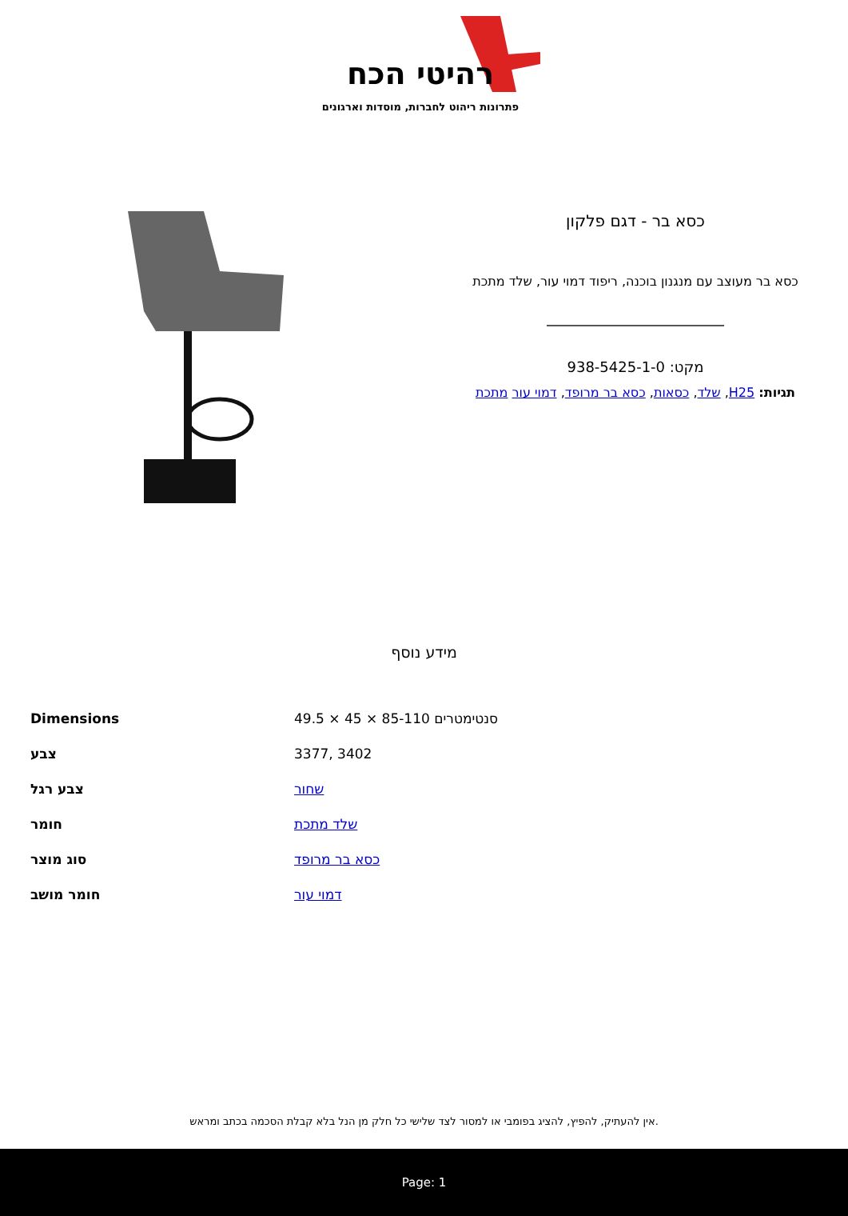רהיטי הכח
פתרונות ריהוט לחברות, מוסדות וארגונים
כסא בר - דגם פלקון
כסא בר מעוצב עם מנגנון בוכנה, ריפוד דמוי עור, שלד מתכת
מקט: 938-5425-1-0
תגיות: H25, שלד, כסאות, כסא בר מרופד, דמוי עור מתכת
מידע נוסף
| Dimensions | 49.5 × 45 × 85-110 סנטימטרים |
| צבע | 3377, 3402 |
| צבע רגל | שחור |
| חומר | שלד מתכת |
| סוג מוצר | כסא בר מרופד |
| חומר מושב | דמוי עור |
אין להעתיק, להפיץ, להציג בפומבי או למסור לצד שלישי כל חלק מן הנל בלא קבלת הסכמה בכתב ומראש.
Page: 1